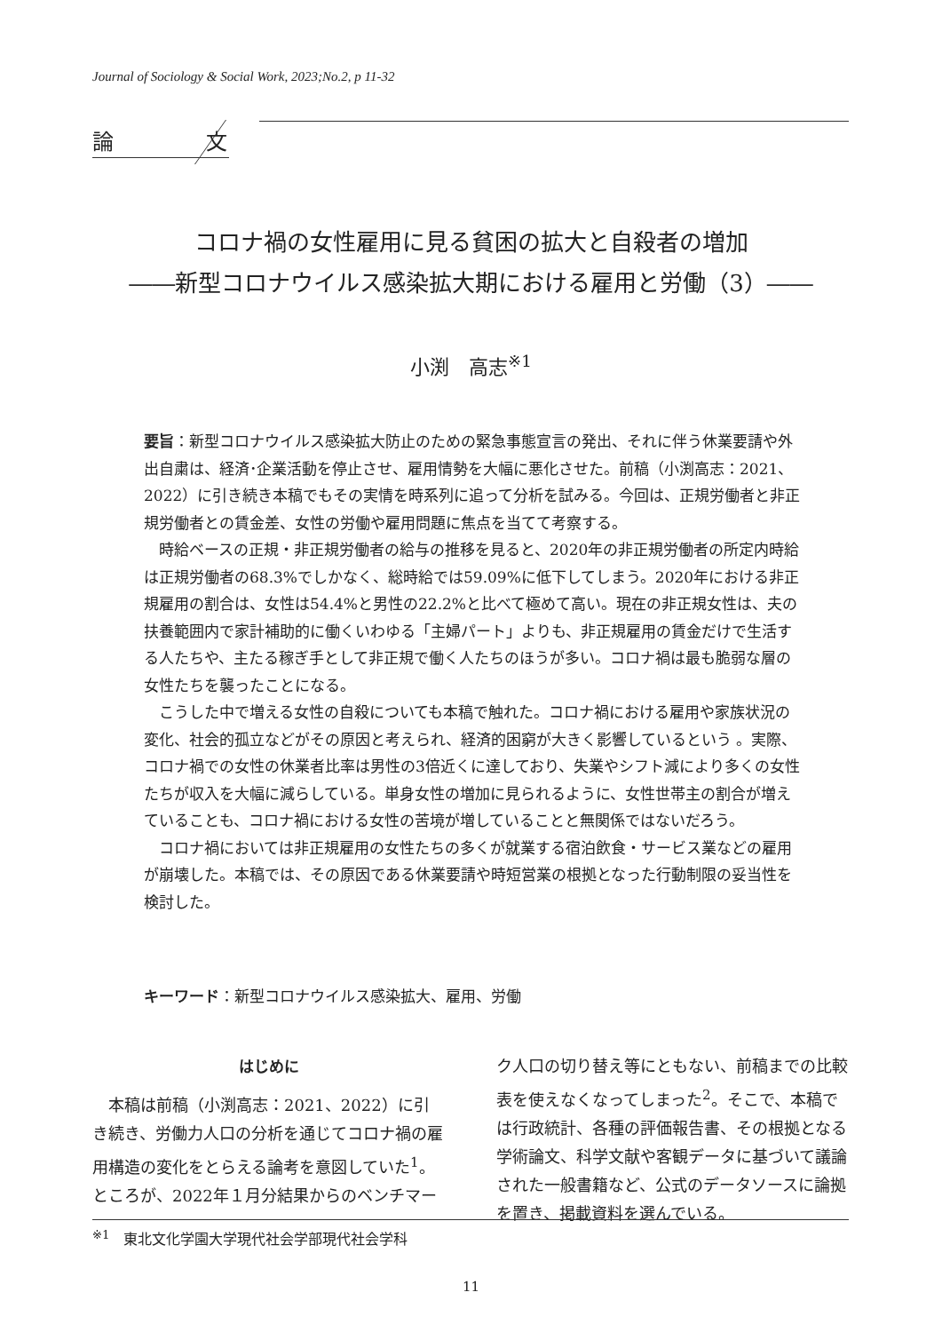Journal of Sociology & Social Work, 2023;No.2, p 11-32
論　文
コロナ禍の女性雇用に見る貧困の拡大と自殺者の増加
――新型コロナウイルス感染拡大期における雇用と労働（3）――
小渕　高志<sup>※1</sup>
要旨：新型コロナウイルス感染拡大防止のための緊急事態宣言の発出、それに伴う休業要請や外出自粛は、経済･企業活動を停止させ、雇用情勢を大幅に悪化させた。前稿（小渕高志：2021、2022）に引き続き本稿でもその実情を時系列に追って分析を試みる。今回は、正規労働者と非正規労働者との賃金差、女性の労働や雇用問題に焦点を当てて考察する。
時給ベースの正規・非正規労働者の給与の推移を見ると、2020年の非正規労働者の所定内時給は正規労働者の68.3%でしかなく、総時給では59.09%に低下してしまう。2020年における非正規雇用の割合は、女性は54.4%と男性の22.2%と比べて極めて高い。現在の非正規女性は、夫の扶養範囲内で家計補助的に働くいわゆる「主婦パート」よりも、非正規雇用の賃金だけで生活する人たちや、主たる稼ぎ手として非正規で働く人たちのほうが多い。コロナ禍は最も脆弱な層の女性たちを襲ったことになる。
こうした中で増える女性の自殺についても本稿で触れた。コロナ禍における雇用や家族状況の変化、社会的孤立などがその原因と考えられ、経済的困窮が大きく影響しているという 。実際、コロナ禍での女性の休業者比率は男性の3倍近くに達しており、失業やシフト減により多くの女性たちが収入を大幅に減らしている。単身女性の増加に見られるように、女性世帯主の割合が増えていることも、コロナ禍における女性の苦境が増していることと無関係ではないだろう。
コロナ禍においては非正規雇用の女性たちの多くが就業する宿泊飲食・サービス業などの雇用が崩壊した。本稿では、その原因である休業要請や時短営業の根拠となった行動制限の妥当性を検討した。
キーワード：新型コロナウイルス感染拡大、雇用、労働
はじめに
　本稿は前稿（小渕高志：2021、2022）に引き続き、労働力人口の分析を通じてコロナ禍の雇用構造の変化をとらえる論考を意図していた<sup>1</sup>。ところが、2022年１月分結果からのベンチマー
ク人口の切り替え等にともない、前稿までの比較表を使えなくなってしまった<sup>2</sup>。そこで、本稿では行政統計、各種の評価報告書、その根拠となる学術論文、科学文献や客観データに基づいて議論された一般書籍など、公式のデータソースに論拠を置き、掲載資料を選んでいる。
<sup>※1</sup>　東北文化学園大学現代社会学部現代社会学科
11